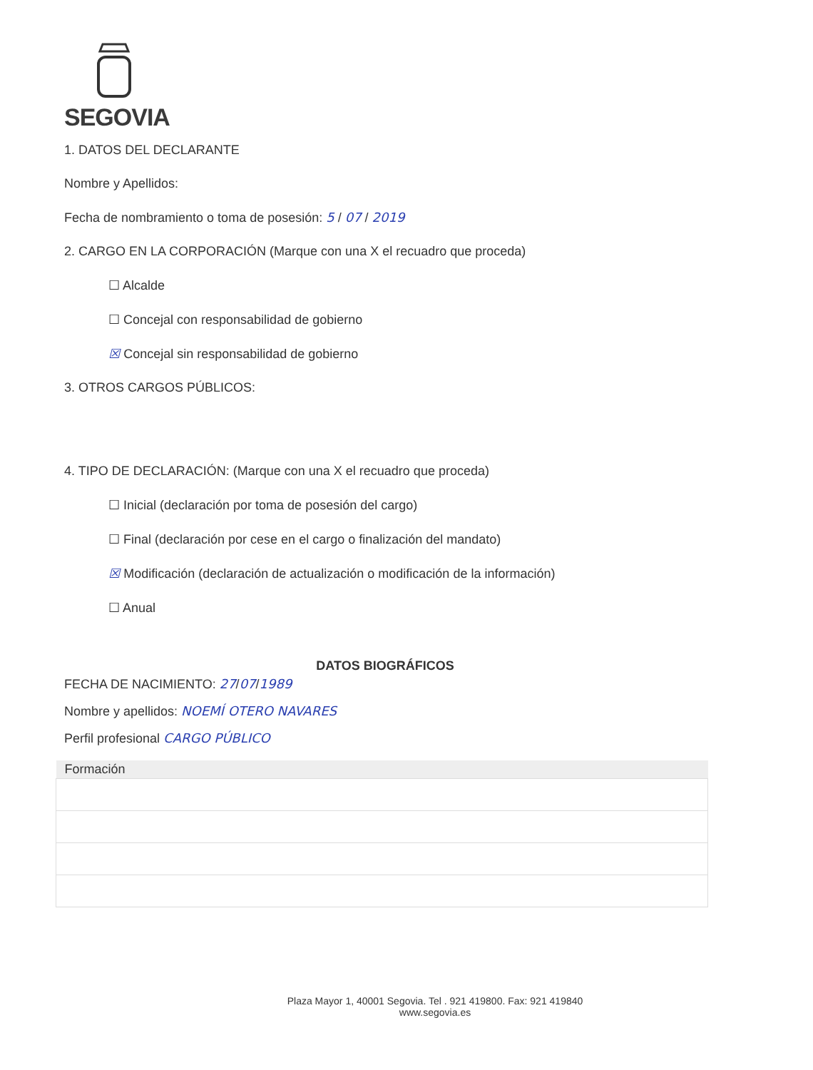SEGOVIA
1. DATOS DEL DECLARANTE
Nombre y Apellidos:
Fecha de nombramiento o toma de posesión: 5 / 07 / 2019
2. CARGO EN LA CORPORACIÓN (Marque con una X el recuadro que proceda)
☐ Alcalde
☐ Concejal con responsabilidad de gobierno
☒ Concejal sin responsabilidad de gobierno
3. OTROS CARGOS PÚBLICOS:
4. TIPO DE DECLARACIÓN: (Marque con una X el recuadro que proceda)
☐ Inicial (declaración por toma de posesión del cargo)
☐ Final (declaración por cese en el cargo o finalización del mandato)
☒ Modificación (declaración de actualización o modificación de la información)
☐ Anual
DATOS BIOGRÁFICOS
FECHA DE NACIMIENTO: 27/07/1989
Nombre y apellidos: NOEMÍ OTERO NAVARES
Perfil profesional CARGO PÚBLICO
| Formación |
| --- |
Plaza Mayor 1, 40001 Segovia. Tel . 921 419800. Fax: 921 419840
www.segovia.es